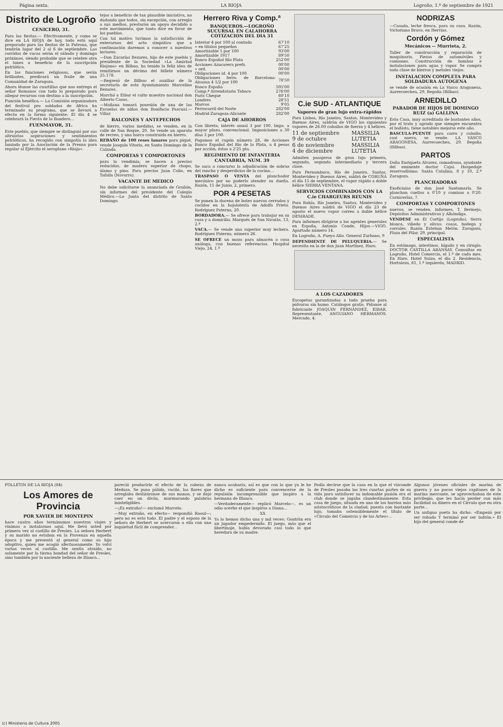Página sexta. LA RIOJA Logroño, 1.º de septiembre de 1921
Distrito de Logroño
CENICERO, 31.
Para las fiestas.— Efectivamente, y como se dice en LA RIOJA de hoy, todo está aquí preparado para las fiestas de la Patrona, que tendrán lugar del 2 al 6 de septiembre. Las corridas de vacas serán el sábado y domingo próximos, siendo probable que se celebre otra el lunes a beneficio de la suscripción patriótica.
En las funciones religiosas, que serán brillantes, predicará un fraile de una Comunidad de Zaragoza.
Ahora léanse las cuartillas que nos entrega el señor Romanos con todo lo preparado para allegar recursos con destino a la suscripción.
Función benéfica.— La Comisión organizadora del festival pro soldados de Africa ha terminado su programa, que se llevará a efecto en la forma siguiente: El día 4 se celebrará la Fiesta de la Bandera...
FUENMAYOR, 31.
Este pueblo, que siempre se distinguió por sus altruistas aspiraciones y sentimientos patrióticos, ha recogido con simpatía la idea lanzada por la Asociación de la Prensa para regalar al Ejército el aeroplano «Rioja».
tejos a beneficio de tan plausible iniciativa, no dudando que todos, sin excepción, con arreglo a sus medios, prestarán un apoyo decidido a este movimiento, que tanto dice en favor de los pueblos.
Con tal motivo tuvimos la satisfacción de enterarnos del acto simpático que a continuación daremos a conocer a nuestros lectores.
—Don Zacarías Bezares, hijo de este pueblo y presidente de la Sociedad «La Amistad Riojana» en Bilbao, ha tenido la feliz idea de remitirnos un décimo del billete número 25.178.
—Regresó de Bilbao el auxiliar de la secretaría de este Ayuntamiento Marcelino Bezares.
Marchó a Eibar el culto maestro nacional don Alberto Casas.
—Mañana tomará posesión de una de las Escuelas de niños don Bonifacio Pascual.—Villar.
BALCONES Y ANTEPECHOS
de hierro, varias medidas, se venden, en la calle de San Roque, 20. Se vende un aparato de recreo, y una barca construida en hierro.
REBAÑO de 100 reses lanares para piqué, vende Joaquín Vitoria, en Santo Domingo de la Calzada.
COMPORTAS Y COMPORTONES
para la vendimia, se hacen a precios reducidos, de madera superior de chopo, álamo y pino. Para precios Juan Colio, en Tafalla (Navarra).
VACANTE DE MEDICO
No debe solicitarse la anunciada de Grañón, sin informes del presidente del Colegio Médico.—La Junta del distrito de Santo Domingo.
Herrero Riva y Comp.ª
BANQUEROS.—LOGROÑO
SUCURSAL EN CALAHORRA
COTIZACION DEL DIA 31
| Interior 4 por 100 al contado | 67'10 |
| » en títulos pequeños | 67'25 |
| Amortizable 5 por 100 | 93'00 |
| Amortizable 1917 | 89'50 |
| Banco Español Río Plata | 252'00 |
| Acciones Azucarera prefs. | 00'00 |
| » ord. | 00'00 |
| Obligaciones id. 4 por 100 | 00'00 |
| Obligaciones ferro. de Barcelona-Alsasua 4 1/2 por 100 | 78'50 |
| Banco España | 505'00 |
| Comp.ª Arrendataria Tabaco | 276'00 |
| París Cheque | 60'10 |
| Londres | 28'51 |
| Marcos | 9'05 |
| Ferrocarril del Norte | 282'00 |
| Madrid-Zaragoza-Alicante | 282'00 |
CAJA DE AHORROS
Con libreta, interés anual 3 por 100. Imps. a mayor plazo, convencional. Imposiciones a 30 días 3 por 100.
Pagamos el cupón número 28, de Acciones Banco Español del Río de la Plata, a 4 pesos por acción, éstos a 2'25 pta.
REGIMIENTO DE INFANTERIA CANTABRIA, NUM. 39
Se saca a concurso la adjudicación de sobras del rancho y desperdicios de la cocina...
TRASPASO O VENTA del planchador mecánico por no poderlo atender su dueña. Razón, 11 de Junio, 2, primero.
POR 4 PESETAS
Se ponen la docena de botes nuevos cerrados y cocidos en la hojalatería de Adolfo Prieto. Rodríguez Paterna, 20.
BORDADORA.— Se ofrece para trabajar en su casa y a domicilio. Marqués de San Nicolás, 13, 2.º
VACA.— Se vende una superior muy lechera. Rodríguez Paterna, número 26.
SE OFRECE un mozo para almacén o cosa análoga, con buenas referencias. Hospital Viejo, 24, 1.º
C.ie SUD - ATLANTIQUE
Vapores de gran lujo extra-rápidos
Para Lisboa, Río Janeiro, Santos, Montevideo y Buenos Aires, saldrán de VIGO los siguientes vapores de 26.00 caballos de fuerza y 4 hélices.
| 11 de septiembre | MASSILIA |
| 9 de octubre | LUTETIA |
| 6 de noviembre | MASSILIA |
| 4 de diciembre | LUTETIA |
Admiten pasajeros de gran lujo primera, segunda, segunda intermediaria y tercera clase.
Para Pernambuco, Río de Janeiro, Santos, Montevideo y Buenos Aires, saldrá de CORUÑA el día 15 de septiembre, el vapor rápido a doble hélice SIERRA VENTANA.
SERVICIOS COMBINADOS CON LA C.ie CHARGEURS REUNIS
Para Bahía, Río Janeiro, Santos, Montevideo y Buenos Aires saldrá de VIGO el día 23 de agosto el nuevo vapor correo a doble hélice DESIRADE.
Para informes dirigirse a los agentes generales en España, Antonio Conde, Hijos.—VIGO. Apartado número 14.
En Logroño, A. Pueyo Allo. General Zurbano, 9
DEPENDIENTE DE PELUQUERIA.— Se necesita en la de don Juan Martínez, Haro.
A LOS CAZADORES
Escopetas garantizadas a toda prueba para pólvoras sin humo. Catálogos gratis. Pídanse al fabricante JOAQUIN FERNANDEZ, EIBAR. Representante, ANGUIANO HERMANOS. Mercado, 4.
NODRIZAS
—Casada, leche fresca, para su casa. Razón, Victoriano Bravo, en Hervías.
Cordón y Gómez
Mecánicos -- Murrieta, 2.
Taller de construcción y reparación de maquinaria. Piezas de automóviles y camiones. Construcción de bombas e instalaciones para agua y vapor. Se compra toda clase de hierros y metales viejos.
INSTALACION COMPLETA PARA SOLDADURA AUTOGENA
se vende de ocasión en La Vasco Aragonesa, Aurrecoechea, 29, Begoña (Bilbao).
ARNEDILLO
PARADOR DE HIJOS DE DOMINGO RUIZ (a) GALLINA
Esta Casa, muy acreditada de bastantes años, por el trato y agrado que siempre encuentra el bañista, tiene notables mejoras este año.
BASCULA-PUENTE para carro y caballo, casi nueva, se vende. LA VASCO ARAGONESA, Aurrecoechea, 29. Begoña (Bilbao).
PARTOS
Doña Enriqueta Alvarez, comadrona, ayudante del eminente doctor Cajal. Hospedaje reservadísimo. Santa Catalina, 8 y 10, 2.º Zaragoza.
PLANCHADORAS
Exoficialas de don José Santamaría. Se planchan cuellos a 0'10 y camisas a 0'20. Carnicerías, 7.
COMPORTAS Y COMPORTONES
nuevos, se venden. Informes, T. Bermejo, Depósitos Administrativos y Alhóndiga.
VENDESE en El Cortijo (Logroño), tierra blanca, viñedo y olivas: casas, bodega y corrales. Razón Esteban Melón. Zaragoza, Plaza del Pilar, 29, principal.
ESPECIALISTA
En estómago, intestinos, hígado y en cirugía. DOCTOR CASTILLA ARANSAY. Consultas en Logroño, Hotel Comercio, el 1.º de cada mes. En Haro. Hotel Suizo, el día 2. Residencia, Hortaleza, 61, 1.º izquierda, MADRID.
FOLLETIN DE LA RIOJA (84)
Los Amores de Provincia
POR XAVIER DE MONTEPIN
hace cuatro años terminamos nuestros viajes y vinimos a instalarnos aquí. Me llevó usted por primera vez al castillo de Presles. La señora Herbert y su marido no estaban en la Provenza en aquella época y me presentó al general como su hijo adoptivo, quien me acogió afectuosamente. Yo volví varias veces al castillo. Me sentía atraído, no solamente por la tierna bondad del señor de Presles, sino también por la naciente belleza de Blanca...
pareció producirle el efecto de la cabeza de Medusa. Se puso pálida, vaciló, las flores que arreglaba deslizáronse de sus manos, y se dejó caer en un diván, murmurando palabras ininteligibles.
—¡Es extraño!— exclamó Marcelo.
—Muy extraño, en efecto— respondió Raoul—; pero no es esto todo. El padre y el esposo de la señora de Herbert se acercaron a ella con una inquietud fácil de comprender...
nunca acabaría; así es que con lo que ya le he dicho es suficiente para convencerse de la repulsión incomprensible que inspiro a la hermana de Blanca.
—Verdaderamente— replicó Marcelo—, es un odio acerbo el que inspiras a Diana...
XX
Ya lo hemos dicho una y mil veces: Gontrán era un jugador empedernido. El juego, más que el libertinaje, había devorado casi todo lo que heredara de su madre.
Podía decirse que la casa en la que el vizconde de Presles pasaba las tres cuartas partes de su vida para satisfacer su indomable pasión era el club donde se jugaba clandestinamente. Esta casa de juego, situada en uno de los barrios más aristocráticos de la ciudad, puesta con bastante lujo, tomaba ostensiblemente el título de «Círculo del Comercio y de las Artes»...
Algunos jóvenes oficiales de marina de guerra y no pocos viejos capitanes de la marina mercante, se aprovechaban de este privilegio, que les hacía perder con más facilidad su dinero en el Círculo que en otra parte...
Un antiguo poeta ha dicho: «Empezó por ser robado Y terminó por ser ladrón.» El hijo del general conde de
(c) Ministerio de Cultura 2005